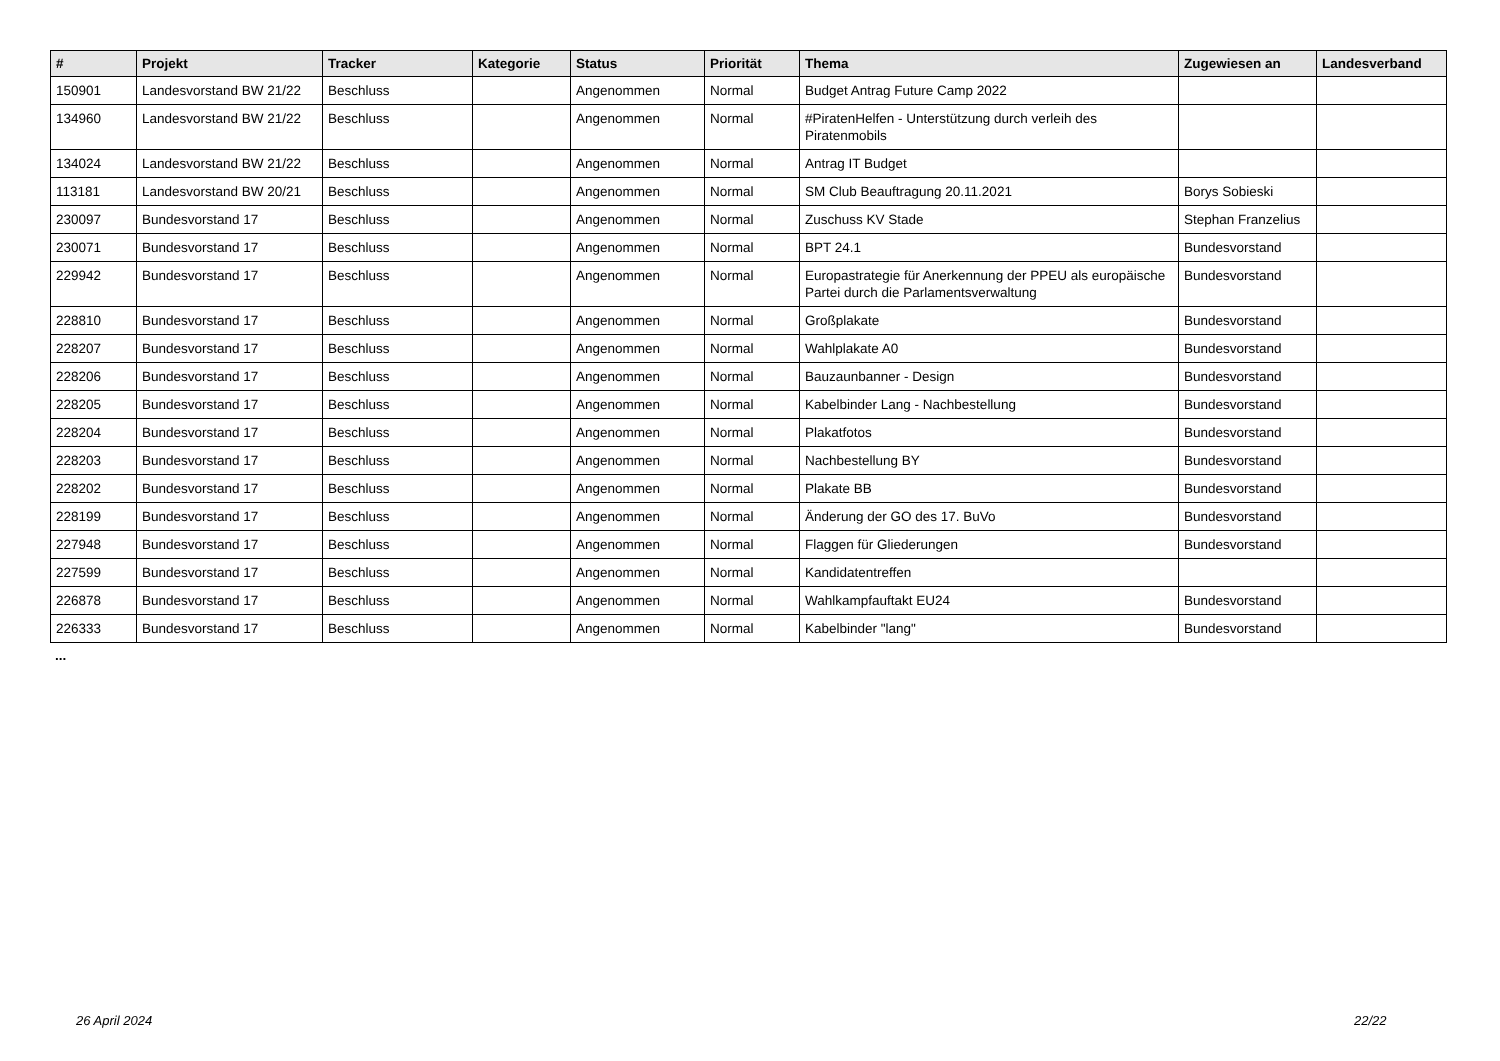| # | Projekt | Tracker | Kategorie | Status | Priorität | Thema | Zugewiesen an | Landesverband |
| --- | --- | --- | --- | --- | --- | --- | --- | --- |
| 150901 | Landesvorstand BW 21/22 | Beschluss | | Angenommen | Normal | Budget Antrag Future Camp 2022 | | |
| 134960 | Landesvorstand BW 21/22 | Beschluss | | Angenommen | Normal | #PiratenHelfen - Unterstützung durch verleih des Piratenmobils | | |
| 134024 | Landesvorstand BW 21/22 | Beschluss | | Angenommen | Normal | Antrag IT Budget | | |
| 113181 | Landesvorstand BW 20/21 | Beschluss | | Angenommen | Normal | SM Club Beauftragung 20.11.2021 | Borys Sobieski | |
| 230097 | Bundesvorstand 17 | Beschluss | | Angenommen | Normal | Zuschuss KV Stade | Stephan Franzelius | |
| 230071 | Bundesvorstand 17 | Beschluss | | Angenommen | Normal | BPT 24.1 | Bundesvorstand | |
| 229942 | Bundesvorstand 17 | Beschluss | | Angenommen | Normal | Europastrategie für Anerkennung der PPEU als europäische Partei durch die Parlamentsverwaltung | Bundesvorstand | |
| 228810 | Bundesvorstand 17 | Beschluss | | Angenommen | Normal | Großplakate | Bundesvorstand | |
| 228207 | Bundesvorstand 17 | Beschluss | | Angenommen | Normal | Wahlplakate A0 | Bundesvorstand | |
| 228206 | Bundesvorstand 17 | Beschluss | | Angenommen | Normal | Bauzaunbanner - Design | Bundesvorstand | |
| 228205 | Bundesvorstand 17 | Beschluss | | Angenommen | Normal | Kabelbinder Lang - Nachbestellung | Bundesvorstand | |
| 228204 | Bundesvorstand 17 | Beschluss | | Angenommen | Normal | Plakatfotos | Bundesvorstand | |
| 228203 | Bundesvorstand 17 | Beschluss | | Angenommen | Normal | Nachbestellung BY | Bundesvorstand | |
| 228202 | Bundesvorstand 17 | Beschluss | | Angenommen | Normal | Plakate BB | Bundesvorstand | |
| 228199 | Bundesvorstand 17 | Beschluss | | Angenommen | Normal | Änderung der GO des 17. BuVo | Bundesvorstand | |
| 227948 | Bundesvorstand 17 | Beschluss | | Angenommen | Normal | Flaggen für Gliederungen | Bundesvorstand | |
| 227599 | Bundesvorstand 17 | Beschluss | | Angenommen | Normal | Kandidatentreffen | | |
| 226878 | Bundesvorstand 17 | Beschluss | | Angenommen | Normal | Wahlkampfauftakt EU24 | Bundesvorstand | |
| 226333 | Bundesvorstand 17 | Beschluss | | Angenommen | Normal | Kabelbinder "lang" | Bundesvorstand | |
...
26 April 2024 22/22